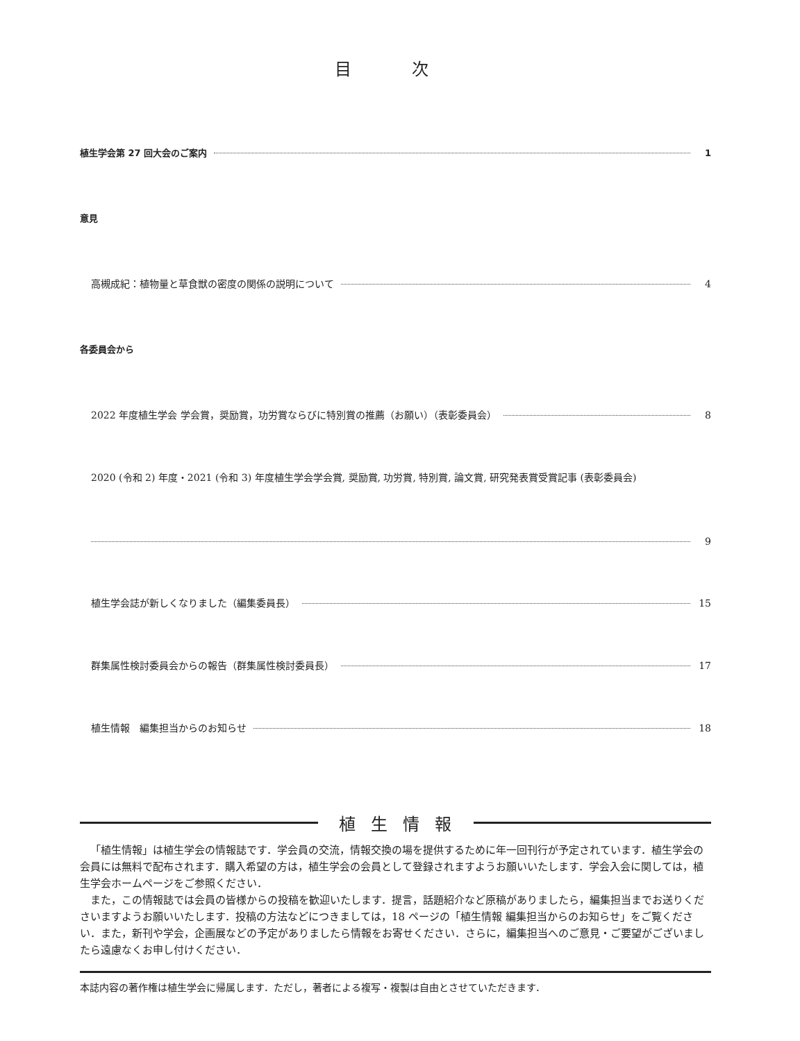目 次
植生学会第 27 回大会のご案内 1
意見
高槻成紀：植物量と草食獣の密度の関係の説明について 4
各委員会から
2022 年度植生学会 学会賞，奨励賞，功労賞ならびに特別賞の推薦（お願い）（表彰委員会） 8
2020 (令和 2) 年度・2021 (令和 3) 年度植生学会学会賞, 奨励賞, 功労賞, 特別賞, 論文賞, 研究発表賞受賞記事 (表彰委員会)
9
植生学会誌が新しくなりました（編集委員長） 15
群集属性検討委員会からの報告（群集属性検討委員長） 17
植生情報　編集担当からのお知らせ 18
植生情報
「植生情報」は植生学会の情報誌です．学会員の交流，情報交換の場を提供するために年一回刊行が予定されています．植生学会の会員には無料で配布されます．購入希望の方は，植生学会の会員として登録されますようお願いいたします．学会入会に関しては，植生学会ホームページをご参照ください．
また，この情報誌では会員の皆様からの投稿を歓迎いたします．提言，話題紹介など原稿がありましたら，編集担当までお送りくださいますようお願いいたします．投稿の方法などにつきましては，18 ページの「植生情報 編集担当からのお知らせ」をご覧ください．また，新刊や学会，企画展などの予定がありましたら情報をお寄せください．さらに，編集担当へのご意見・ご要望がございましたら遠慮なくお申し付けください．
本誌内容の著作権は植生学会に帰属します．ただし，著者による複写・複製は自由とさせていただきます．